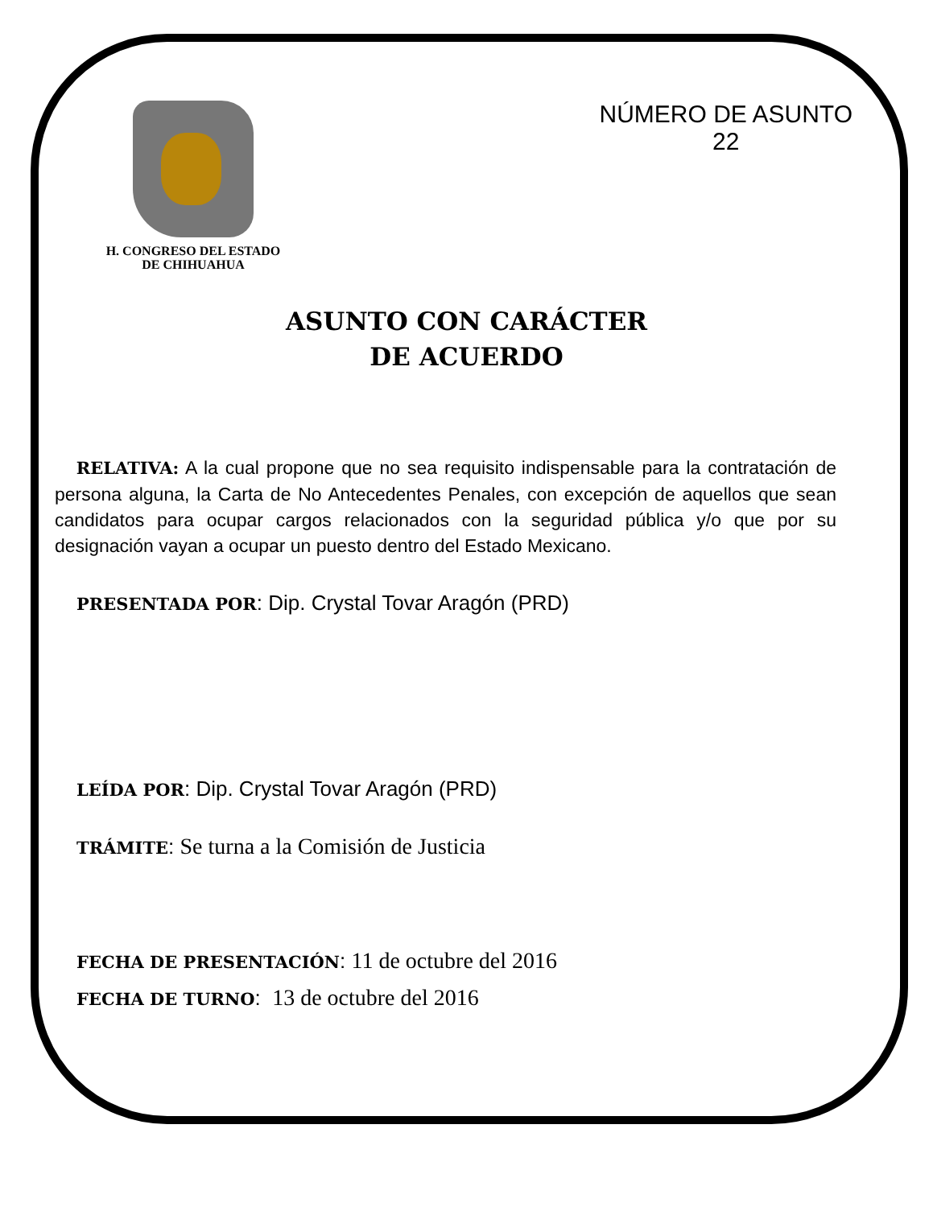H. CONGRESO DEL ESTADO
DE CHIHUAHUA
NÚMERO DE ASUNTO
22
ASUNTO CON CARÁCTER
DE ACUERDO
RELATIVA: A la cual propone que no sea requisito indispensable para la contratación de persona alguna, la Carta de No Antecedentes Penales, con excepción de aquellos que sean candidatos para ocupar cargos relacionados con la seguridad pública y/o que por su designación vayan a ocupar un puesto dentro del Estado Mexicano.
PRESENTADA POR: Dip. Crystal Tovar Aragón (PRD)
LEÍDA POR: Dip. Crystal Tovar Aragón (PRD)
TRÁMITE: Se turna a la Comisión de Justicia
FECHA DE PRESENTACIÓN: 11 de octubre del 2016
FECHA DE TURNO: 13 de octubre del 2016